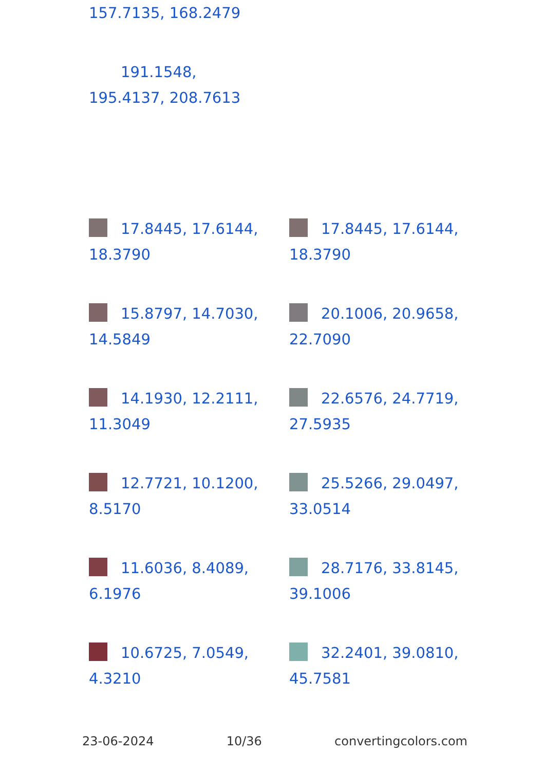157.7135, 168.2479
191.1548,
195.4137, 208.7613
17.8445, 17.6144, 18.3790
17.8445, 17.6144, 18.3790
15.8797, 14.7030, 14.5849
20.1006, 20.9658, 22.7090
14.1930, 12.2111, 11.3049
22.6576, 24.7719, 27.5935
12.7721, 10.1200, 8.5170
25.5266, 29.0497, 33.0514
11.6036, 8.4089, 6.1976
28.7176, 33.8145, 39.1006
10.6725, 7.0549, 4.3210
32.2401, 39.0810, 45.7581
23-06-2024 10/36 convertingcolors.com